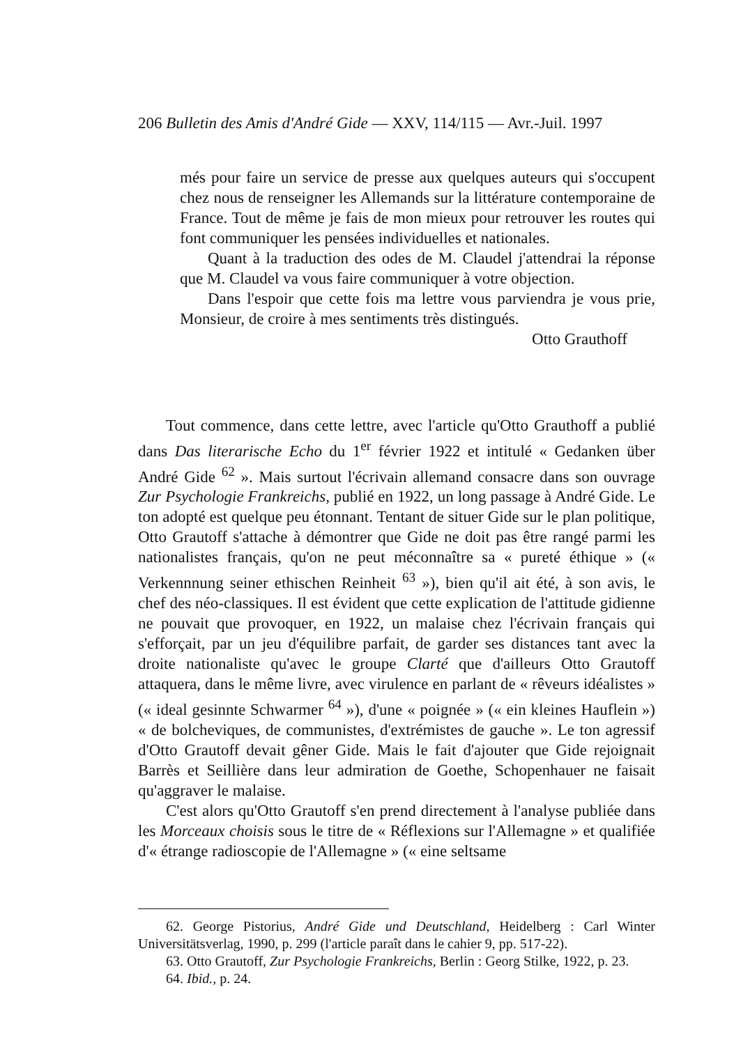206 Bulletin des Amis d'André Gide — XXV, 114/115 — Avr.-Juil. 1997
més pour faire un service de presse aux quelques auteurs qui s'occupent chez nous de renseigner les Allemands sur la littérature contemporaine de France. Tout de même je fais de mon mieux pour retrouver les routes qui font communiquer les pensées individuelles et nationales.
Quant à la traduction des odes de M. Claudel j'attendrai la réponse que M. Claudel va vous faire communiquer à votre objection.
Dans l'espoir que cette fois ma lettre vous parviendra je vous prie, Monsieur, de croire à mes sentiments très distingués.
Otto Grauthoff
Tout commence, dans cette lettre, avec l'article qu'Otto Grauthoff a publié dans Das literarische Echo du 1<sup>er</sup> février 1922 et intitulé « Gedanken über André Gide <sup>62</sup> ». Mais surtout l'écrivain allemand consacre dans son ouvrage Zur Psychologie Frankreichs, publié en 1922, un long passage à André Gide. Le ton adopté est quelque peu étonnant. Tentant de situer Gide sur le plan politique, Otto Grautoff s'attache à démontrer que Gide ne doit pas être rangé parmi les nationalistes français, qu'on ne peut méconnaître sa « pureté éthique » (« Verkennnung seiner ethischen Reinheit <sup>63</sup> »), bien qu'il ait été, à son avis, le chef des néo-classiques. Il est évident que cette explication de l'attitude gidienne ne pouvait que provoquer, en 1922, un malaise chez l'écrivain français qui s'efforçait, par un jeu d'équilibre parfait, de garder ses distances tant avec la droite nationaliste qu'avec le groupe Clarté que d'ailleurs Otto Grautoff attaquera, dans le même livre, avec virulence en parlant de « rêveurs idéalistes » (« ideal gesinnte Schwarmer <sup>64</sup> »), d'une « poignée » (« ein kleines Hauflein ») « de bolcheviques, de communistes, d'extrémistes de gauche ». Le ton agressif d'Otto Grautoff devait gêner Gide. Mais le fait d'ajouter que Gide rejoignait Barrès et Seillière dans leur admiration de Goethe, Schopenhauer ne faisait qu'aggraver le malaise.
C'est alors qu'Otto Grautoff s'en prend directement à l'analyse publiée dans les Morceaux choisis sous le titre de « Réflexions sur l'Allemagne » et qualifiée d'« étrange radioscopie de l'Allemagne » (« eine seltsame
62. George Pistorius, André Gide und Deutschland, Heidelberg : Carl Winter Universitätsverlag, 1990, p. 299 (l'article paraît dans le cahier 9, pp. 517-22).
63. Otto Grautoff, Zur Psychologie Frankreichs, Berlin : Georg Stilke, 1922, p. 23.
64. Ibid., p. 24.